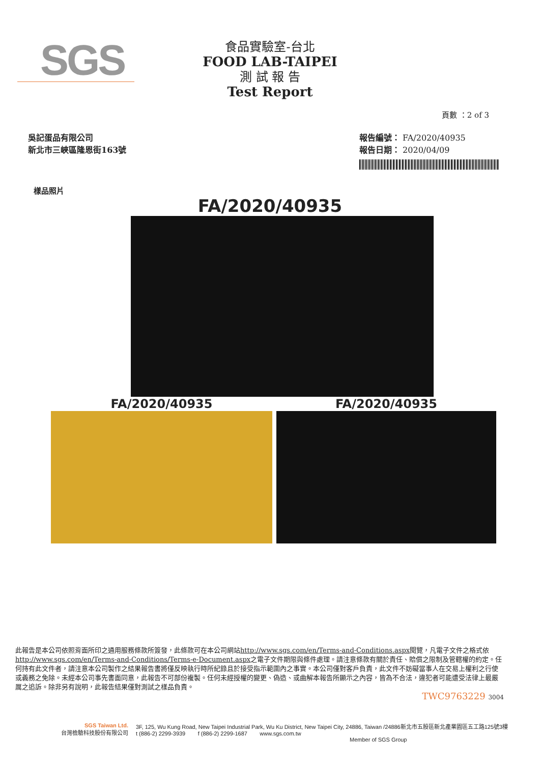SGS
食品實驗室-台北
FOOD LAB-TAIPEI
測 試 報 告
Test Report
頁數 ：2 of 3
吳記蛋品有限公司
新北市三峽區隆恩街163號
報告編號： FA/2020/40935
報告日期： 2020/04/09
樣品照片
FA/2020/40935
FA/2020/40935 FA/2020/40935
此報告是本公司依照背面所印之通用服務條款所簽發，此條款可在本公司網站http://www.sgs.com/en/Terms-and-Conditions.aspx閱覽，凡電子文件之格式依http://www.sgs.com/en/Terms-and-Conditions/Terms-e-Document.aspx之電子文件期限與條件處理。請注意條款有關於責任、賠償之限制及管轄權的約定。任何持有此文件者，請注意本公司製作之結果報告書將僅反映執行時所紀錄且於接受指示範圍內之事實。本公司僅對客戶負責，此文件不妨礙當事人在交易上權利之行使或義務之免除。未經本公司事先書面同意，此報告不可部份複製。任何未經授權的變更、偽造、或曲解本報告所顯示之內容，皆為不合法，違犯者可能遭受法律上最嚴厲之追訴。除非另有說明，此報告結果僅對測試之樣品負責。
TWC9763229 3004
SGS Taiwan Ltd.
台灣檢驗科技股份有限公司
3F, 125, Wu Kung Road, New Taipei Industrial Park, Wu Ku District, New Taipei City, 24886, Taiwan /24886新北市五股區新北產業園區五工路125號3樓
t (886-2) 2299-3939 f (886-2) 2299-1687 www.sgs.com.tw
Member of SGS Group